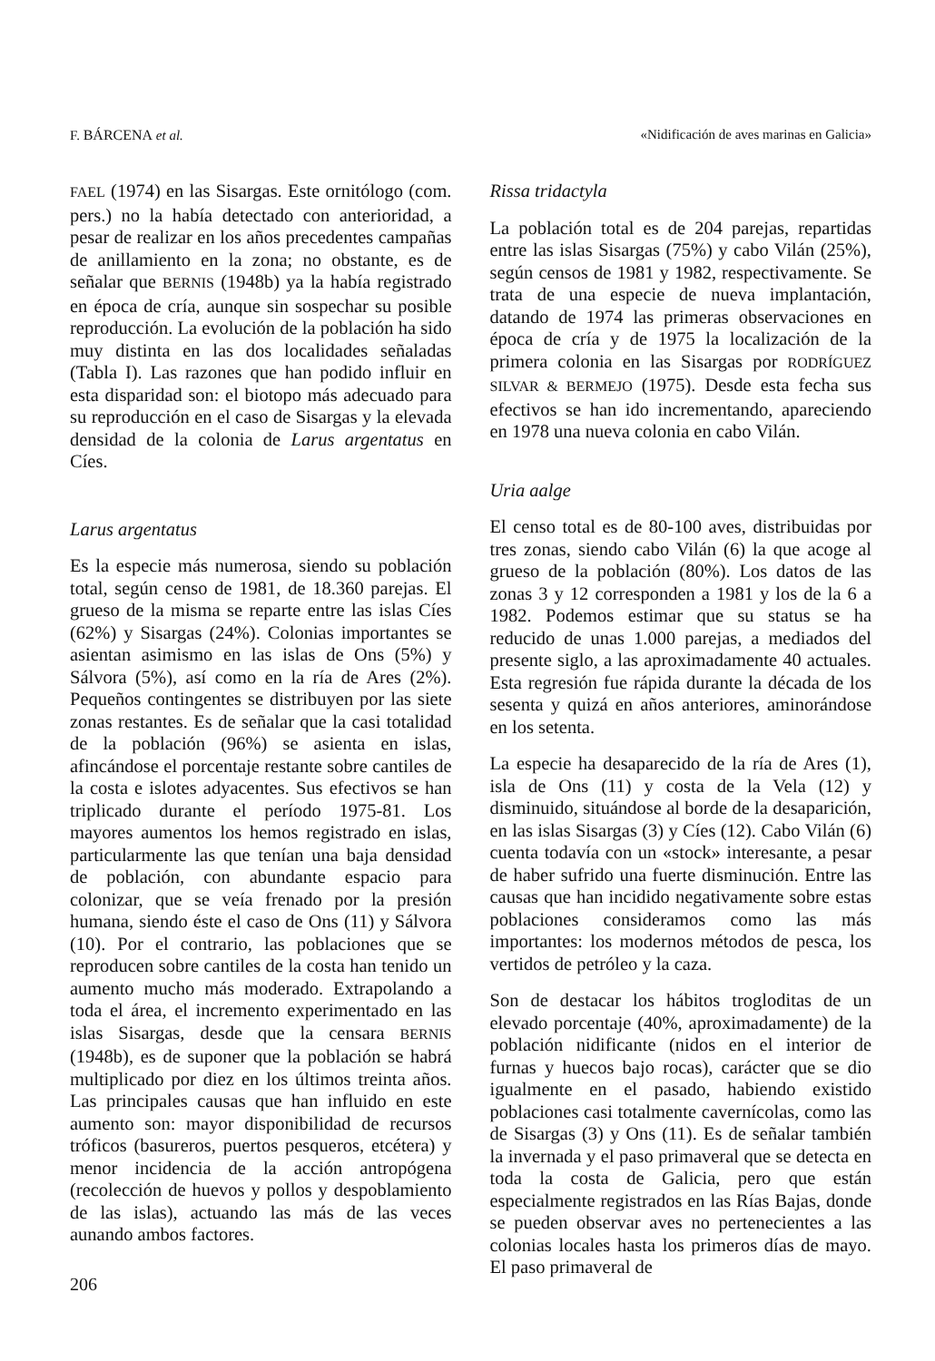F. BÁRCENA et al. «Nidificación de aves marinas en Galicia»
FAEL (1974) en las Sisargas. Este ornitólogo (com. pers.) no la había detectado con anterioridad, a pesar de realizar en los años precedentes campañas de anillamiento en la zona; no obstante, es de señalar que BERNIS (1948b) ya la había registrado en época de cría, aunque sin sospechar su posible reproducción. La evolución de la población ha sido muy distinta en las dos localidades señaladas (Tabla I). Las razones que han podido influir en esta disparidad son: el biotopo más adecuado para su reproducción en el caso de Sisargas y la elevada densidad de la colonia de Larus argentatus en Cíes.
Larus argentatus
Es la especie más numerosa, siendo su población total, según censo de 1981, de 18.360 parejas. El grueso de la misma se reparte entre las islas Cíes (62%) y Sisargas (24%). Colonias importantes se asientan asimismo en las islas de Ons (5%) y Sálvora (5%), así como en la ría de Ares (2%). Pequeños contingentes se distribuyen por las siete zonas restantes. Es de señalar que la casi totalidad de la población (96%) se asienta en islas, afincándose el porcentaje restante sobre cantiles de la costa e islotes adyacentes. Sus efectivos se han triplicado durante el período 1975-81. Los mayores aumentos los hemos registrado en islas, particularmente las que tenían una baja densidad de población, con abundante espacio para colonizar, que se veía frenado por la presión humana, siendo éste el caso de Ons (11) y Sálvora (10). Por el contrario, las poblaciones que se reproducen sobre cantiles de la costa han tenido un aumento mucho más moderado. Extrapolando a toda el área, el incremento experimentado en las islas Sisargas, desde que la censara BERNIS (1948b), es de suponer que la población se habrá multiplicado por diez en los últimos treinta años. Las principales causas que han influido en este aumento son: mayor disponibilidad de recursos tróficos (basureros, puertos pesqueros, etcétera) y menor incidencia de la acción antropógena (recolección de huevos y pollos y despoblamiento de las islas), actuando las más de las veces aunando ambos factores.
206
Rissa tridactyla
La población total es de 204 parejas, repartidas entre las islas Sisargas (75%) y cabo Vilán (25%), según censos de 1981 y 1982, respectivamente. Se trata de una especie de nueva implantación, datando de 1974 las primeras observaciones en época de cría y de 1975 la localización de la primera colonia en las Sisargas por RODRÍGUEZ SILVAR & BERMEJO (1975). Desde esta fecha sus efectivos se han ido incrementando, apareciendo en 1978 una nueva colonia en cabo Vilán.
Uria aalge
El censo total es de 80-100 aves, distribuidas por tres zonas, siendo cabo Vilán (6) la que acoge al grueso de la población (80%). Los datos de las zonas 3 y 12 corresponden a 1981 y los de la 6 a 1982. Podemos estimar que su status se ha reducido de unas 1.000 parejas, a mediados del presente siglo, a las aproximadamente 40 actuales. Esta regresión fue rápida durante la década de los sesenta y quizá en años anteriores, aminorándose en los setenta.
La especie ha desaparecido de la ría de Ares (1), isla de Ons (11) y costa de la Vela (12) y disminuido, situándose al borde de la desaparición, en las islas Sisargas (3) y Cíes (12). Cabo Vilán (6) cuenta todavía con un «stock» interesante, a pesar de haber sufrido una fuerte disminución. Entre las causas que han incidido negativamente sobre estas poblaciones consideramos como las más importantes: los modernos métodos de pesca, los vertidos de petróleo y la caza.
Son de destacar los hábitos trogloditas de un elevado porcentaje (40%, aproximadamente) de la población nidificante (nidos en el interior de furnas y huecos bajo rocas), carácter que se dio igualmente en el pasado, habiendo existido poblaciones casi totalmente cavernícolas, como las de Sisargas (3) y Ons (11). Es de señalar también la invernada y el paso primaveral que se detecta en toda la costa de Galicia, pero que están especialmente registrados en las Rías Bajas, donde se pueden observar aves no pertenecientes a las colonias locales hasta los primeros días de mayo. El paso primaveral de